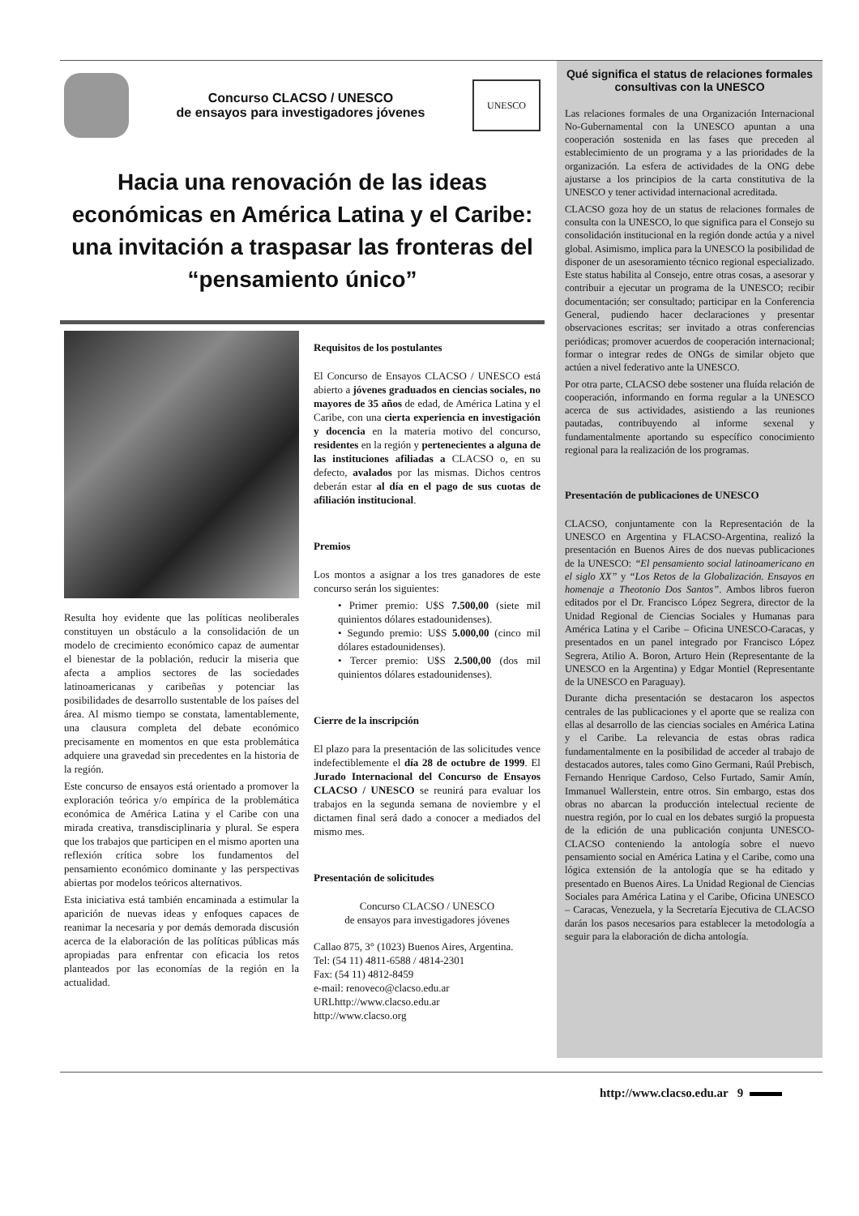Concurso CLACSO / UNESCO
de ensayos para investigadores jóvenes
UNESCO
Hacia una renovación de las ideas económicas en América Latina y el Caribe: una invitación a traspasar las fronteras del “pensamiento único”
Resulta hoy evidente que las políticas neoliberales constituyen un obstáculo a la consolidación de un modelo de crecimiento económico capaz de aumentar el bienestar de la población, reducir la miseria que afecta a amplios sectores de las sociedades latinoamericanas y caribeñas y potenciar las posibilidades de desarrollo sustentable de los países del área. Al mismo tiempo se constata, lamentablemente, una clausura completa del debate económico precisamente en momentos en que esta problemática adquiere una gravedad sin precedentes en la historia de la región.
Este concurso de ensayos está orientado a promover la exploración teórica y/o empírica de la problemática económica de América Latina y el Caribe con una mirada creativa, transdisciplinaria y plural. Se espera que los trabajos que participen en el mismo aporten una reflexión crítica sobre los fundamentos del pensamiento económico dominante y las perspectivas abiertas por modelos teóricos alternativos.
Esta iniciativa está también encaminada a estimular la aparición de nuevas ideas y enfoques capaces de reanimar la necesaria y por demás demorada discusión acerca de la elaboración de las políticas públicas más apropiadas para enfrentar con eficacia los retos planteados por las economías de la región en la actualidad.
Requisitos de los postulantes
El Concurso de Ensayos CLACSO / UNESCO está abierto a jóvenes graduados en ciencias sociales, no mayores de 35 años de edad, de América Latina y el Caribe, con una cierta experiencia en investigación y docencia en la materia motivo del concurso, residentes en la región y pertenecientes a alguna de las instituciones afiliadas a CLACSO o, en su defecto, avalados por las mismas. Dichos centros deberán estar al día en el pago de sus cuotas de afiliación institucional.
Premios
Los montos a asignar a los tres ganadores de este concurso serán los siguientes:
• Primer premio: U$S 7.500,00 (siete mil quinientos dólares estadounidenses).
• Segundo premio: U$S 5.000,00 (cinco mil dólares estadounidenses).
• Tercer premio: U$S 2.500,00 (dos mil quinientos dólares estadounidenses).
Cierre de la inscripción
El plazo para la presentación de las solicitudes vence indefectiblemente el día 28 de octubre de 1999. El Jurado Internacional del Concurso de Ensayos CLACSO / UNESCO se reunirá para evaluar los trabajos en la segunda semana de noviembre y el dictamen final será dado a conocer a mediados del mismo mes.
Presentación de solicitudes
Concurso CLACSO / UNESCO
de ensayos para investigadores jóvenes
Callao 875, 3° (1023) Buenos Aires, Argentina.
Tel: (54 11) 4811-6588 / 4814-2301
Fax: (54 11) 4812-8459
e-mail: renoveco@clacso.edu.ar
URLhttp://www.clacso.edu.ar
http://www.clacso.org
Qué significa el status de relaciones formales consultivas con la UNESCO
Las relaciones formales de una Organización Internacional No-Gubernamental con la UNESCO apuntan a una cooperación sostenida en las fases que preceden al establecimiento de un programa y a las prioridades de la organización. La esfera de actividades de la ONG debe ajustarse a los principios de la carta constitutiva de la UNESCO y tener actividad internacional acreditada.
CLACSO goza hoy de un status de relaciones formales de consulta con la UNESCO, lo que significa para el Consejo su consolidación institucional en la región donde actúa y a nivel global. Asimismo, implica para la UNESCO la posibilidad de disponer de un asesoramiento técnico regional especializado. Este status habilita al Consejo, entre otras cosas, a asesorar y contribuir a ejecutar un programa de la UNESCO; recibir documentación; ser consultado; participar en la Conferencia General, pudiendo hacer declaraciones y presentar observaciones escritas; ser invitado a otras conferencias periódicas; promover acuerdos de cooperación internacional; formar o integrar redes de ONGs de similar objeto que actúen a nivel federativo ante la UNESCO.
Por otra parte, CLACSO debe sostener una fluída relación de cooperación, informando en forma regular a la UNESCO acerca de sus actividades, asistiendo a las reuniones pautadas, contribuyendo al informe sexenal y fundamentalmente aportando su específico conocimiento regional para la realización de los programas.
Presentación de publicaciones de UNESCO
CLACSO, conjuntamente con la Representación de la UNESCO en Argentina y FLACSO-Argentina, realizó la presentación en Buenos Aires de dos nuevas publicaciones de la UNESCO: “El pensamiento social latinoamericano en el siglo XX” y “Los Retos de la Globalización. Ensayos en homenaje a Theotonio Dos Santos”. Ambos libros fueron editados por el Dr. Francisco López Segrera, director de la Unidad Regional de Ciencias Sociales y Humanas para América Latina y el Caribe – Oficina UNESCO-Caracas, y presentados en un panel integrado por Francisco López Segrera, Atilio A. Boron, Arturo Hein (Representante de la UNESCO en la Argentina) y Edgar Montiel (Representante de la UNESCO en Paraguay).
Durante dicha presentación se destacaron los aspectos centrales de las publicaciones y el aporte que se realiza con ellas al desarrollo de las ciencias sociales en América Latina y el Caribe. La relevancia de estas obras radica fundamentalmente en la posibilidad de acceder al trabajo de destacados autores, tales como Gino Germani, Raúl Prebisch, Fernando Henrique Cardoso, Celso Furtado, Samir Amín, Immanuel Wallerstein, entre otros. Sin embargo, estas dos obras no abarcan la producción intelectual reciente de nuestra región, por lo cual en los debates surgió la propuesta de la edición de una publicación conjunta UNESCO-CLACSO conteniendo la antología sobre el nuevo pensamiento social en América Latina y el Caribe, como una lógica extensión de la antología que se ha editado y presentado en Buenos Aires. La Unidad Regional de Ciencias Sociales para América Latina y el Caribe, Oficina UNESCO – Caracas, Venezuela, y la Secretaría Ejecutiva de CLACSO darán los pasos necesarios para establecer la metodología a seguir para la elaboración de dicha antología.
http://www.clacso.edu.ar 9